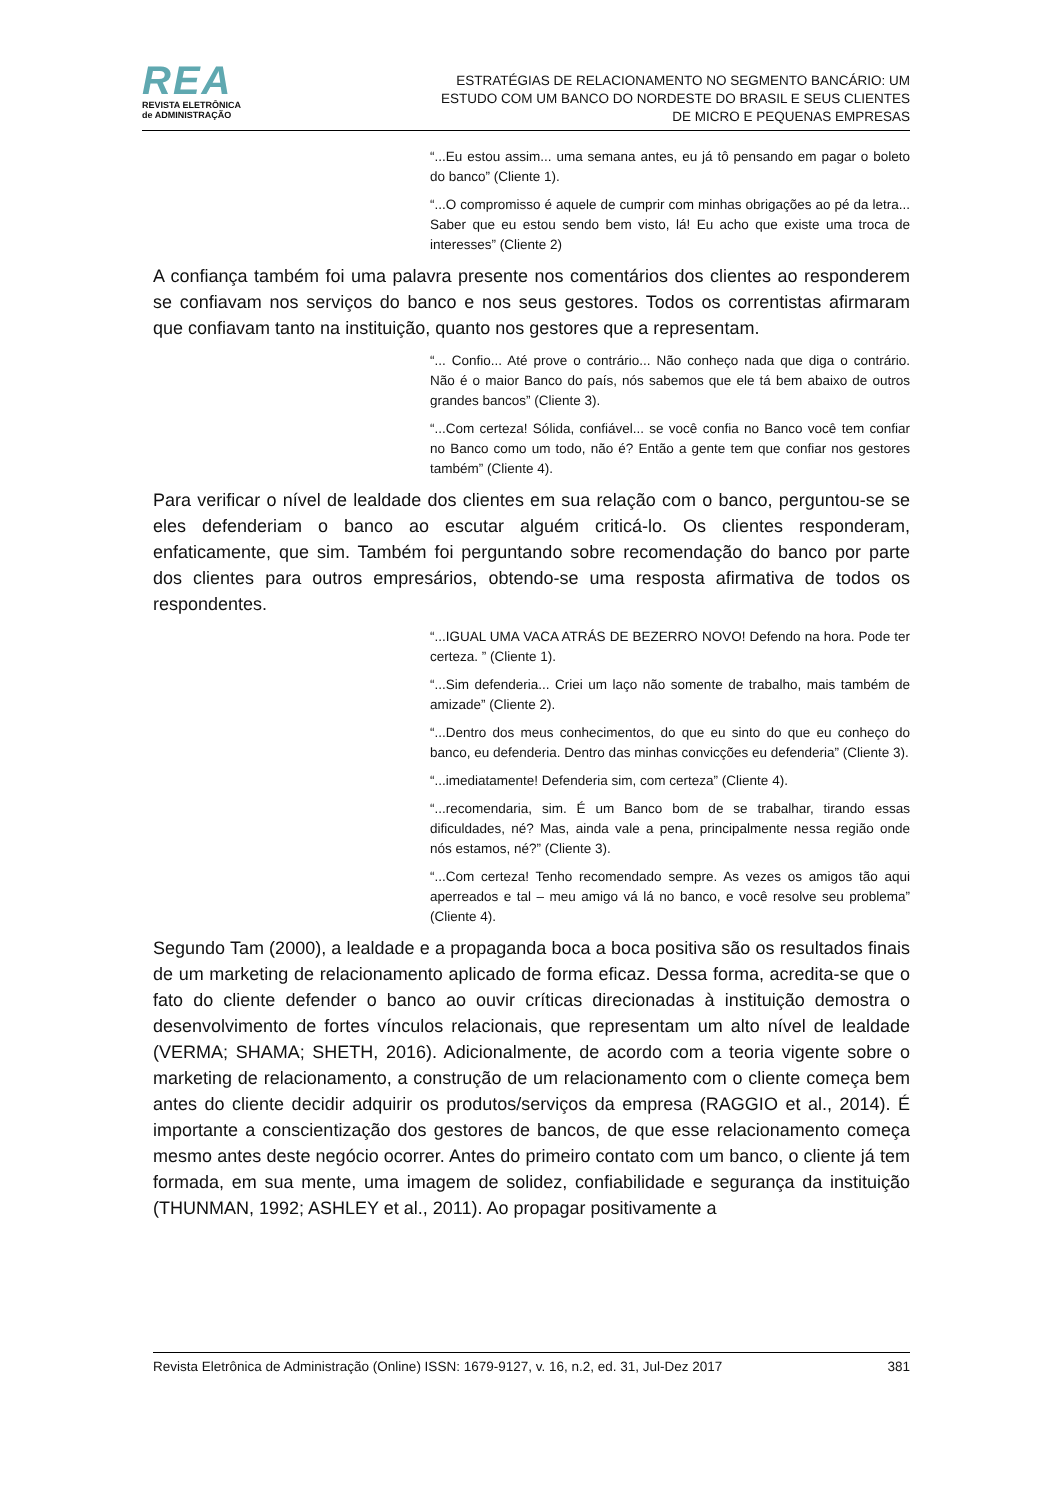REA
REVISTA ELETRÔNICA
de ADMINISTRAÇÃO
ESTRATÉGIAS DE RELACIONAMENTO NO SEGMENTO BANCÁRIO: UM ESTUDO COM UM BANCO DO NORDESTE DO BRASIL E SEUS CLIENTES DE MICRO E PEQUENAS EMPRESAS
“...Eu estou assim... uma semana antes, eu já tô pensando em pagar o boleto do banco” (Cliente 1).
“...O compromisso é aquele de cumprir com minhas obrigações ao pé da letra... Saber que eu estou sendo bem visto, lá! Eu acho que existe uma troca de interesses” (Cliente 2)
A confiança também foi uma palavra presente nos comentários dos clientes ao responderem se confiavam nos serviços do banco e nos seus gestores. Todos os correntistas afirmaram que confiavam tanto na instituição, quanto nos gestores que a representam.
“... Confio... Até prove o contrário... Não conheço nada que diga o contrário. Não é o maior Banco do país, nós sabemos que ele tá bem abaixo de outros grandes bancos” (Cliente 3).
“...Com certeza! Sólida, confiável... se você confia no Banco você tem confiar no Banco como um todo, não é? Então a gente tem que confiar nos gestores também” (Cliente 4).
Para verificar o nível de lealdade dos clientes em sua relação com o banco, perguntou-se se eles defenderiam o banco ao escutar alguém criticá-lo. Os clientes responderam, enfaticamente, que sim. Também foi perguntando sobre recomendação do banco por parte dos clientes para outros empresários, obtendo-se uma resposta afirmativa de todos os respondentes.
“...IGUAL UMA VACA ATRÁS DE BEZERRO NOVO! Defendo na hora. Pode ter certeza. ” (Cliente 1).
“...Sim defenderia... Criei um laço não somente de trabalho, mais também de amizade” (Cliente 2).
“...Dentro dos meus conhecimentos, do que eu sinto do que eu conheço do banco, eu defenderia. Dentro das minhas convicções eu defenderia” (Cliente 3).
“...imediatamente! Defenderia sim, com certeza” (Cliente 4).
“...recomendaria, sim. É um Banco bom de se trabalhar, tirando essas dificuldades, né? Mas, ainda vale a pena, principalmente nessa região onde nós estamos, né?” (Cliente 3).
“...Com certeza! Tenho recomendado sempre. As vezes os amigos tão aqui aperreados e tal – meu amigo vá lá no banco, e você resolve seu problema” (Cliente 4).
Segundo Tam (2000), a lealdade e a propaganda boca a boca positiva são os resultados finais de um marketing de relacionamento aplicado de forma eficaz. Dessa forma, acredita-se que o fato do cliente defender o banco ao ouvir críticas direcionadas à instituição demostra o desenvolvimento de fortes vínculos relacionais, que representam um alto nível de lealdade (VERMA; SHAMA; SHETH, 2016). Adicionalmente, de acordo com a teoria vigente sobre o marketing de relacionamento, a construção de um relacionamento com o cliente começa bem antes do cliente decidir adquirir os produtos/serviços da empresa (RAGGIO et al., 2014). É importante a conscientização dos gestores de bancos, de que esse relacionamento começa mesmo antes deste negócio ocorrer. Antes do primeiro contato com um banco, o cliente já tem formada, em sua mente, uma imagem de solidez, confiabilidade e segurança da instituição (THUNMAN, 1992; ASHLEY et al., 2011). Ao propagar positivamente a
Revista Eletrônica de Administração (Online) ISSN: 1679-9127, v. 16, n.2, ed. 31, Jul-Dez 2017 381